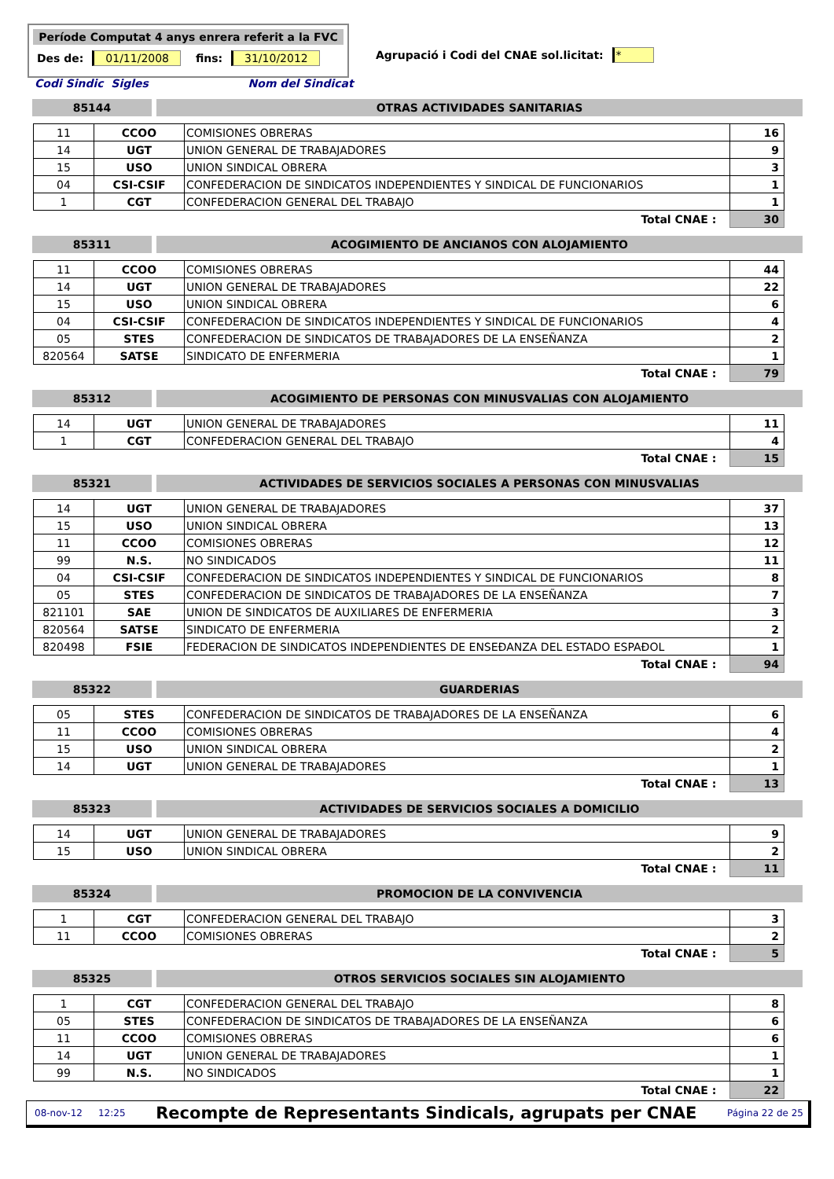Període Computat 4 anys enrera referit a la FVC
Des de: 01/11/2008 fins: 31/10/2012
Agrupació i Codi del CNAE sol.licitat: *
Codi Sindic Sigles Nom del Sindicat
85144 OTRAS ACTIVIDADES SANITARIAS
| 11 | CCOO | COMISIONES OBRERAS | 16 |
| 14 | UGT | UNION GENERAL DE TRABAJADORES | 9 |
| 15 | USO | UNION SINDICAL OBRERA | 3 |
| 04 | CSI-CSIF | CONFEDERACION DE SINDICATOS INDEPENDIENTES Y SINDICAL DE FUNCIONARIOS | 1 |
| 1 | CGT | CONFEDERACION GENERAL DEL TRABAJO | 1 |
| Total CNAE : | | | 30 |
85311 ACOGIMIENTO DE ANCIANOS CON ALOJAMIENTO
| 11 | CCOO | COMISIONES OBRERAS | 44 |
| 14 | UGT | UNION GENERAL DE TRABAJADORES | 22 |
| 15 | USO | UNION SINDICAL OBRERA | 6 |
| 04 | CSI-CSIF | CONFEDERACION DE SINDICATOS INDEPENDIENTES Y SINDICAL DE FUNCIONARIOS | 4 |
| 05 | STES | CONFEDERACION DE SINDICATOS DE TRABAJADORES DE LA ENSEÑANZA | 2 |
| 820564 | SATSE | SINDICATO DE ENFERMERIA | 1 |
| Total CNAE : | | | 79 |
85312 ACOGIMIENTO DE PERSONAS CON MINUSVALIAS CON ALOJAMIENTO
| 14 | UGT | UNION GENERAL DE TRABAJADORES | 11 |
| 1 | CGT | CONFEDERACION GENERAL DEL TRABAJO | 4 |
| Total CNAE : | | | 15 |
85321 ACTIVIDADES DE SERVICIOS SOCIALES A PERSONAS CON MINUSVALIAS
| 14 | UGT | UNION GENERAL DE TRABAJADORES | 37 |
| 15 | USO | UNION SINDICAL OBRERA | 13 |
| 11 | CCOO | COMISIONES OBRERAS | 12 |
| 99 | N.S. | NO SINDICADOS | 11 |
| 04 | CSI-CSIF | CONFEDERACION DE SINDICATOS INDEPENDIENTES Y SINDICAL DE FUNCIONARIOS | 8 |
| 05 | STES | CONFEDERACION DE SINDICATOS DE TRABAJADORES DE LA ENSEÑANZA | 7 |
| 821101 | SAE | UNION DE SINDICATOS DE AUXILIARES DE ENFERMERIA | 3 |
| 820564 | SATSE | SINDICATO DE ENFERMERIA | 2 |
| 820498 | FSIE | FEDERACION DE SINDICATOS INDEPENDIENTES DE ENSEĐANZA DEL ESTADO ESPAĐOL | 1 |
| Total CNAE : | | | 94 |
85322 GUARDERIAS
| 05 | STES | CONFEDERACION DE SINDICATOS DE TRABAJADORES DE LA ENSEÑANZA | 6 |
| 11 | CCOO | COMISIONES OBRERAS | 4 |
| 15 | USO | UNION SINDICAL OBRERA | 2 |
| 14 | UGT | UNION GENERAL DE TRABAJADORES | 1 |
| Total CNAE : | | | 13 |
85323 ACTIVIDADES DE SERVICIOS SOCIALES A DOMICILIO
| 14 | UGT | UNION GENERAL DE TRABAJADORES | 9 |
| 15 | USO | UNION SINDICAL OBRERA | 2 |
| Total CNAE : | | | 11 |
85324 PROMOCION DE LA CONVIVENCIA
| 1 | CGT | CONFEDERACION GENERAL DEL TRABAJO | 3 |
| 11 | CCOO | COMISIONES OBRERAS | 2 |
| Total CNAE : | | | 5 |
85325 OTROS SERVICIOS SOCIALES SIN ALOJAMIENTO
| 1 | CGT | CONFEDERACION GENERAL DEL TRABAJO | 8 |
| 05 | STES | CONFEDERACION DE SINDICATOS DE TRABAJADORES DE LA ENSEÑANZA | 6 |
| 11 | CCOO | COMISIONES OBRERAS | 6 |
| 14 | UGT | UNION GENERAL DE TRABAJADORES | 1 |
| 99 | N.S. | NO SINDICADOS | 1 |
| Total CNAE : | | | 22 |
08-nov-12 12:25 Recompte de Representants Sindicals, agrupats per CNAE Página 22 de 25